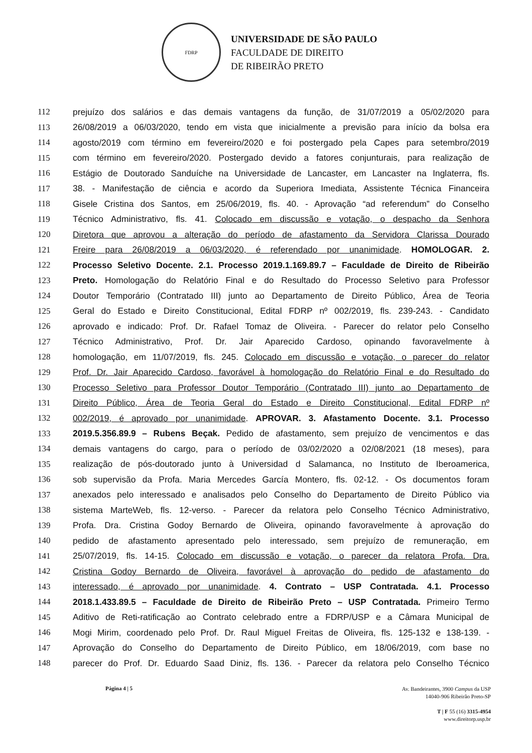FDRP
UNIVERSIDADE DE SÃO PAULO
FACULDADE DE DIREITO
DE RIBEIRÃO PRETO
112 prejuízo dos salários e das demais vantagens da função, de 31/07/2019 a 05/02/2020 para
113 26/08/2019 a 06/03/2020, tendo em vista que inicialmente a previsão para início da bolsa era
114 agosto/2019 com término em fevereiro/2020 e foi postergado pela Capes para setembro/2019
115 com término em fevereiro/2020. Postergado devido a fatores conjunturais, para realização de
116 Estágio de Doutorado Sanduíche na Universidade de Lancaster, em Lancaster na Inglaterra, fls.
117 38. - Manifestação de ciência e acordo da Superiora Imediata, Assistente Técnica Financeira
118 Gisele Cristina dos Santos, em 25/06/2019, fls. 40. - Aprovação “ad referendum” do Conselho
119 Técnico Administrativo, fls. 41. Colocado em discussão e votação, o despacho da Senhora
120 Diretora que aprovou a alteração do período de afastamento da Servidora Clarissa Dourado
121 Freire para 26/08/2019 a 06/03/2020, é referendado por unanimidade. HOMOLOGAR. 2.
122 Processo Seletivo Docente. 2.1. Processo 2019.1.169.89.7 – Faculdade de Direito de Ribeirão
123 Preto. Homologação do Relatório Final e do Resultado do Processo Seletivo para Professor
124 Doutor Temporário (Contratado III) junto ao Departamento de Direito Público, Área de Teoria
125 Geral do Estado e Direito Constitucional, Edital FDRP nº 002/2019, fls. 239-243. - Candidato
126 aprovado e indicado: Prof. Dr. Rafael Tomaz de Oliveira. - Parecer do relator pelo Conselho
127 Técnico Administrativo, Prof. Dr. Jair Aparecido Cardoso, opinando favoravelmente à
128 homologação, em 11/07/2019, fls. 245. Colocado em discussão e votação, o parecer do relator
129 Prof. Dr. Jair Aparecido Cardoso, favorável à homologação do Relatório Final e do Resultado do
130 Processo Seletivo para Professor Doutor Temporário (Contratado III) junto ao Departamento de
131 Direito Público, Área de Teoria Geral do Estado e Direito Constitucional, Edital FDRP nº
132 002/2019, é aprovado por unanimidade. APROVAR. 3. Afastamento Docente. 3.1. Processo
133 2019.5.356.89.9 – Rubens Beçak. Pedido de afastamento, sem prejuízo de vencimentos e das
134 demais vantagens do cargo, para o período de 03/02/2020 a 02/08/2021 (18 meses), para
135 realização de pós-doutorado junto à Universidad d Salamanca, no Instituto de Iberoamerica,
136 sob supervisão da Profa. Maria Mercedes García Montero, fls. 02-12. - Os documentos foram
137 anexados pelo interessado e analisados pelo Conselho do Departamento de Direito Público via
138 sistema MarteWeb, fls. 12-verso. - Parecer da relatora pelo Conselho Técnico Administrativo,
139 Profa. Dra. Cristina Godoy Bernardo de Oliveira, opinando favoravelmente à aprovação do
140 pedido de afastamento apresentado pelo interessado, sem prejuízo de remuneração, em
141 25/07/2019, fls. 14-15. Colocado em discussão e votação, o parecer da relatora Profa. Dra.
142 Cristina Godoy Bernardo de Oliveira, favorável à aprovação do pedido de afastamento do
143 interessado, é aprovado por unanimidade. 4. Contrato – USP Contratada. 4.1. Processo
144 2018.1.433.89.5 – Faculdade de Direito de Ribeirão Preto – USP Contratada. Primeiro Termo
145 Aditivo de Reti-ratificação ao Contrato celebrado entre a FDRP/USP e a Câmara Municipal de
146 Mogi Mirim, coordenado pelo Prof. Dr. Raul Miguel Freitas de Oliveira, fls. 125-132 e 138-139. -
147 Aprovação do Conselho do Departamento de Direito Público, em 18/06/2019, com base no
148 parecer do Prof. Dr. Eduardo Saad Diniz, fls. 136. - Parecer da relatora pelo Conselho Técnico
Página 4 | 5
Av. Bandeirantes, 3900 Campus da USP
14040-906 Ribeirão Preto-SP
T | F 55 (16) 3315-4954
www.direitorp.usp.br